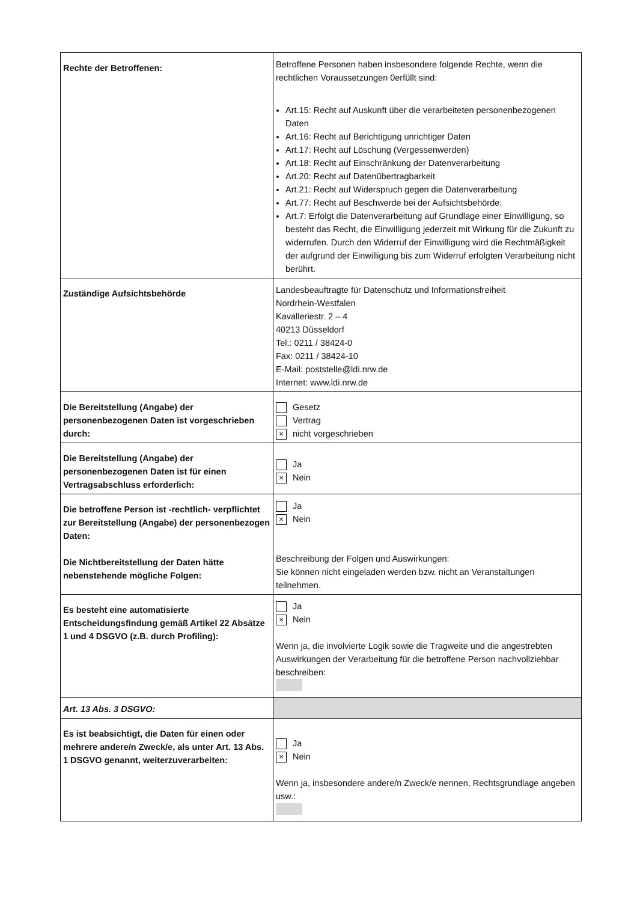| Rechte der Betroffenen: | Betroffene Personen haben insbesondere folgende Rechte, wenn die rechtlichen Voraussetzungen 0erfüllt sind: Art.15: Recht auf Auskunft über die verarbeiteten personenbezogenen Daten Art.16: Recht auf Berichtigung unrichtiger Daten Art.17: Recht auf Löschung (Vergessenwerden) Art.18: Recht auf Einschränkung der Datenverarbeitung Art.20: Recht auf Datenübertragbarkeit Art.21: Recht auf Widerspruch gegen die Datenverarbeitung Art.77: Recht auf Beschwerde bei der Aufsichtsbehörde: Art.7: Erfolgt die Datenverarbeitung auf Grundlage einer Einwilligung, so besteht das Recht, die Einwilligung jederzeit mit Wirkung für die Zukunft zu widerrufen. Durch den Widerruf der Einwilligung wird die Rechtmäßigkeit der aufgrund der Einwilligung bis zum Widerruf erfolgten Verarbeitung nicht berührt. |
| Zuständige Aufsichtsbehörde | Landesbeauftragte für Datenschutz und Informationsfreiheit Nordrhein-Westfalen Kavalleriestr. 2 – 4 40213 Düsseldorf Tel.: 0211 / 38424-0 Fax: 0211 / 38424-10 E-Mail: poststelle@ldi.nrw.de Internet: www.ldi.nrw.de |
| Die Bereitstellung (Angabe) der personenbezogenen Daten ist vorgeschrieben durch: | Gesetz Vertrag × nicht vorgeschrieben |
| Die Bereitstellung (Angabe) der personenbezogenen Daten ist für einen Vertragsabschluss erforderlich: | Ja × Nein |
| Die betroffene Person ist -rechtlich- verpflichtet zur Bereitstellung (Angabe) der personenbezogen Daten: Die Nichtbereitstellung der Daten hätte nebenstehende mögliche Folgen: | Ja × Nein Beschreibung der Folgen und Auswirkungen: Sie können nicht eingeladen werden bzw. nicht an Veranstaltungen teilnehmen. |
| Es besteht eine automatisierte Entscheidungsfindung gemäß Artikel 22 Absätze 1 und 4 DSGVO (z.B. durch Profiling): | Ja × Nein Wenn ja, die involvierte Logik sowie die Tragweite und die angestrebten Auswirkungen der Verarbeitung für die betroffene Person nachvollziehbar beschreiben: |
| Art. 13 Abs. 3 DSGVO: | |
| Es ist beabsichtigt, die Daten für einen oder mehrere andere/n Zweck/e, als unter Art. 13 Abs. 1 DSGVO genannt, weiterzuverarbeiten: | Ja × Nein Wenn ja, insbesondere andere/n Zweck/e nennen, Rechtsgrundlage angeben usw.: |